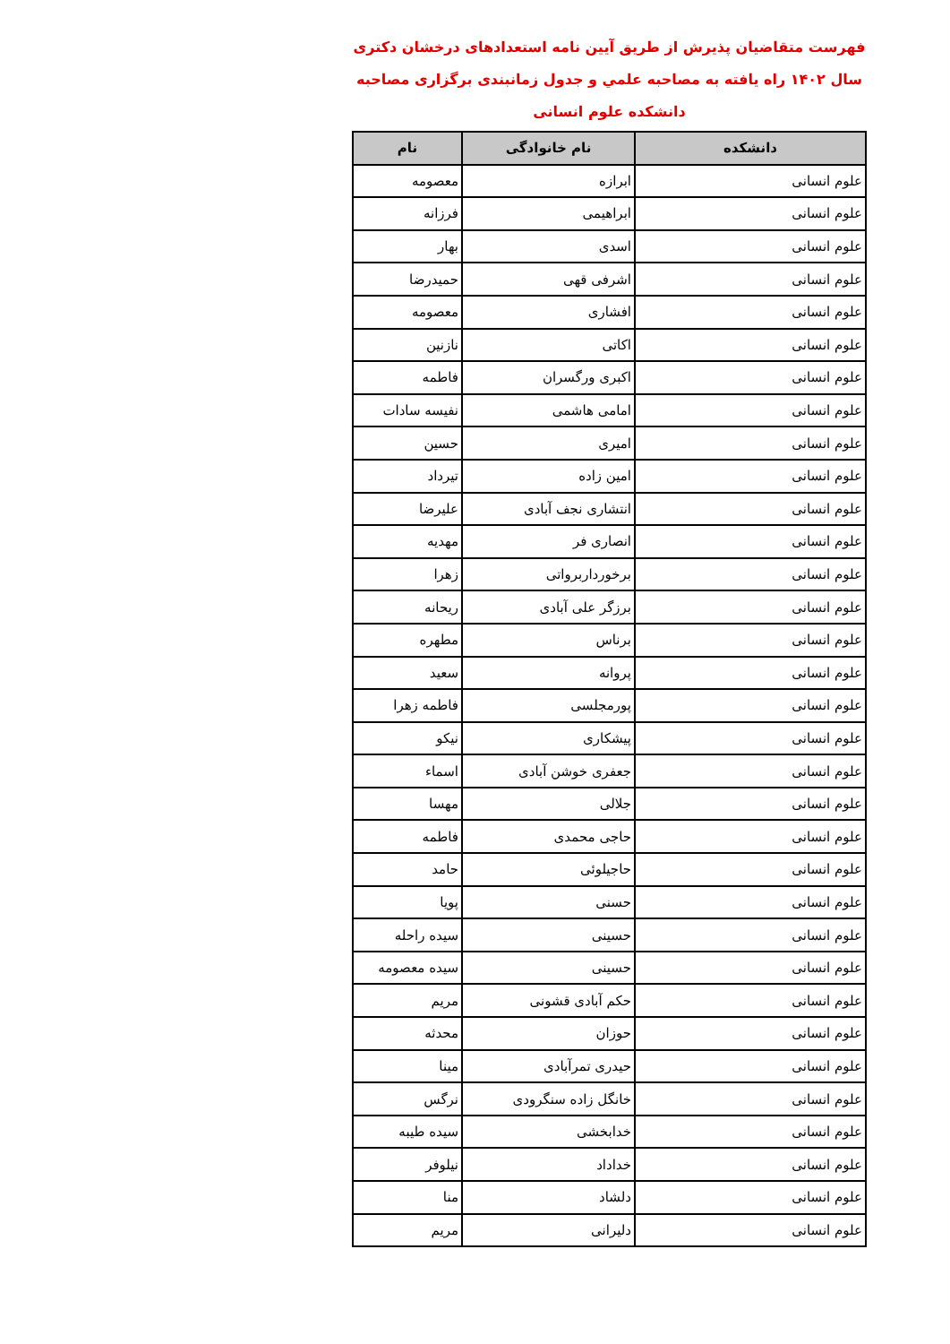فهرست متقاضیان پذیرش از طریق آیین نامه استعدادهای درخشان دکتری
سال ۱۴۰۲ راه یافته به مصاحبه علمي و جدول زمانبندی برگزاری مصاحبه
دانشکده علوم انسانی
| دانشکده | نام خانوادگی | نام |
| --- | --- | --- |
| علوم انسانی | ابرازه | معصومه |
| علوم انسانی | ابراهیمی | فرزانه |
| علوم انسانی | اسدی | بهار |
| علوم انسانی | اشرفی قهی | حمیدرضا |
| علوم انسانی | افشاری | معصومه |
| علوم انسانی | اکاتی | نازنین |
| علوم انسانی | اکبری ورگسران | فاطمه |
| علوم انسانی | امامی هاشمی | نفیسه سادات |
| علوم انسانی | امیری | حسین |
| علوم انسانی | امین زاده | تیرداد |
| علوم انسانی | انتشاری نجف آبادی | علیرضا |
| علوم انسانی | انصاری فر | مهدیه |
| علوم انسانی | برخورداربرواتی | زهرا |
| علوم انسانی | برزگر علی آبادی | ریحانه |
| علوم انسانی | برناس | مطهره |
| علوم انسانی | پروانه | سعید |
| علوم انسانی | پورمجلسی | فاطمه زهرا |
| علوم انسانی | پیشکاری | نیکو |
| علوم انسانی | جعفری خوشن آبادی | اسماء |
| علوم انسانی | جلالی | مهسا |
| علوم انسانی | حاجی محمدی | فاطمه |
| علوم انسانی | حاجیلوئی | حامد |
| علوم انسانی | حسنی | پویا |
| علوم انسانی | حسینی | سیده راحله |
| علوم انسانی | حسینی | سیده معصومه |
| علوم انسانی | حکم آبادی قشونی | مریم |
| علوم انسانی | حوزان | محدثه |
| علوم انسانی | حیدری تمرآبادی | مینا |
| علوم انسانی | خانگل زاده سنگرودی | نرگس |
| علوم انسانی | خدابخشی | سیده طیبه |
| علوم انسانی | خداداد | نیلوفر |
| علوم انسانی | دلشاد | منا |
| علوم انسانی | دلیرانی | مریم |